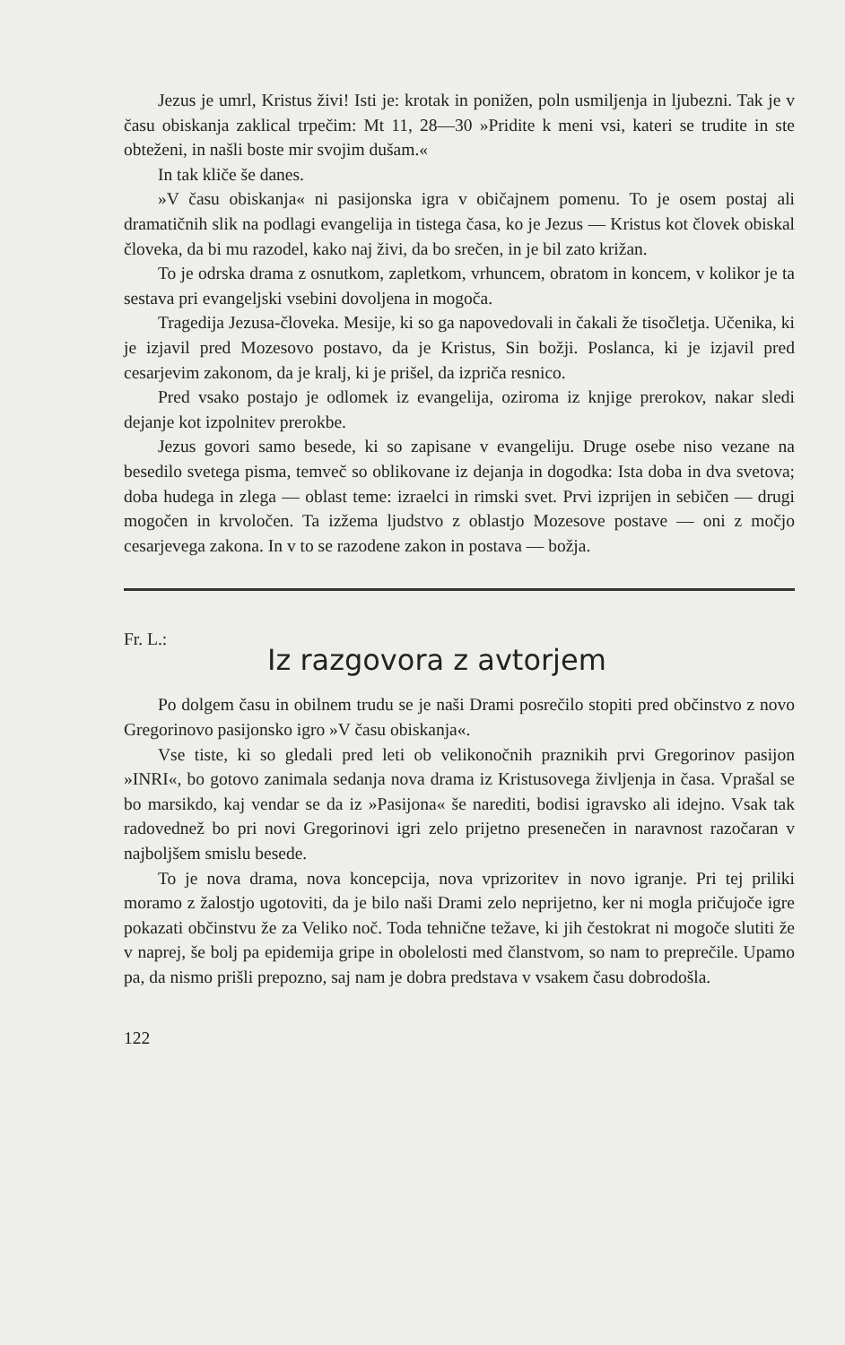Jezus je umrl, Kristus živi! Isti je: krotak in ponižen, poln usmiljenja in ljubezni. Tak je v času obiskanja zaklical trpečim: Mt 11, 28—30 »Pridite k meni vsi, kateri se trudite in ste obteženi, in našli boste mir svojim dušam.«
In tak kliče še danes.
»V času obiskanja« ni pasijonska igra v običajnem pomenu. To je osem postaj ali dramatičnih slik na podlagi evangelija in tistega časa, ko je Jezus — Kristus kot človek obiskal človeka, da bi mu razodel, kako naj živi, da bo srečen, in je bil zato križan.
To je odrska drama z osnutkom, zapletkom, vrhuncem, obratom in koncem, v kolikor je ta sestava pri evangeljski vsebini dovoljena in mogoča.
Tragedija Jezusa-človeka. Mesije, ki so ga napovedovali in čakali že tisočletja. Učenika, ki je izjavil pred Mozesovo postavo, da je Kristus, Sin božji. Poslanca, ki je izjavil pred cesarjevim zakonom, da je kralj, ki je prišel, da izpriča resnico.
Pred vsako postajo je odlomek iz evangelija, oziroma iz knjige prerokov, nakar sledi dejanje kot izpolnitev prerokbe.
Jezus govori samo besede, ki so zapisane v evangeliju. Druge osebe niso vezane na besedilo svetega pisma, temveč so oblikovane iz dejanja in dogodka: Ista doba in dva svetova; doba hudega in zlega — oblast teme: izraelci in rimski svet. Prvi izprijen in sebičen — drugi mogočen in krvoločen. Ta izžema ljudstvo z oblastjo Mozesove postave — oni z močjo cesarjevega zakona. In v to se razodene zakon in postava — božja.
Fr. L.:
Iz razgovora z avtorjem
Po dolgem času in obilnem trudu se je naši Drami posrečilo stopiti pred občinstvo z novo Gregorinovo pasijonsko igro »V času obiskanja«.
Vse tiste, ki so gledali pred leti ob velikonočnih praznikih prvi Gregorinov pasijon »INRI«, bo gotovo zanimala sedanja nova drama iz Kristusovega življenja in časa. Vprašal se bo marsikdo, kaj vendar se da iz »Pasijona« še narediti, bodisi igravsko ali idejno. Vsak tak radovednež bo pri novi Gregorinovi igri zelo prijetno presenečen in naravnost razočaran v najboljšem smislu besede.
To je nova drama, nova koncepcija, nova vprizoritev in novo igranje. Pri tej priliki moramo z žalostjo ugotoviti, da je bilo naši Drami zelo neprijetno, ker ni mogla pričujoče igre pokazati občinstvu že za Veliko noč. Toda tehnične težave, ki jih čestokrat ni mogoče slutiti že v naprej, še bolj pa epidemija gripe in obolelosti med članstvom, so nam to preprečile. Upamo pa, da nismo prišli prepozno, saj nam je dobra predstava v vsakem času dobrodošla.
122